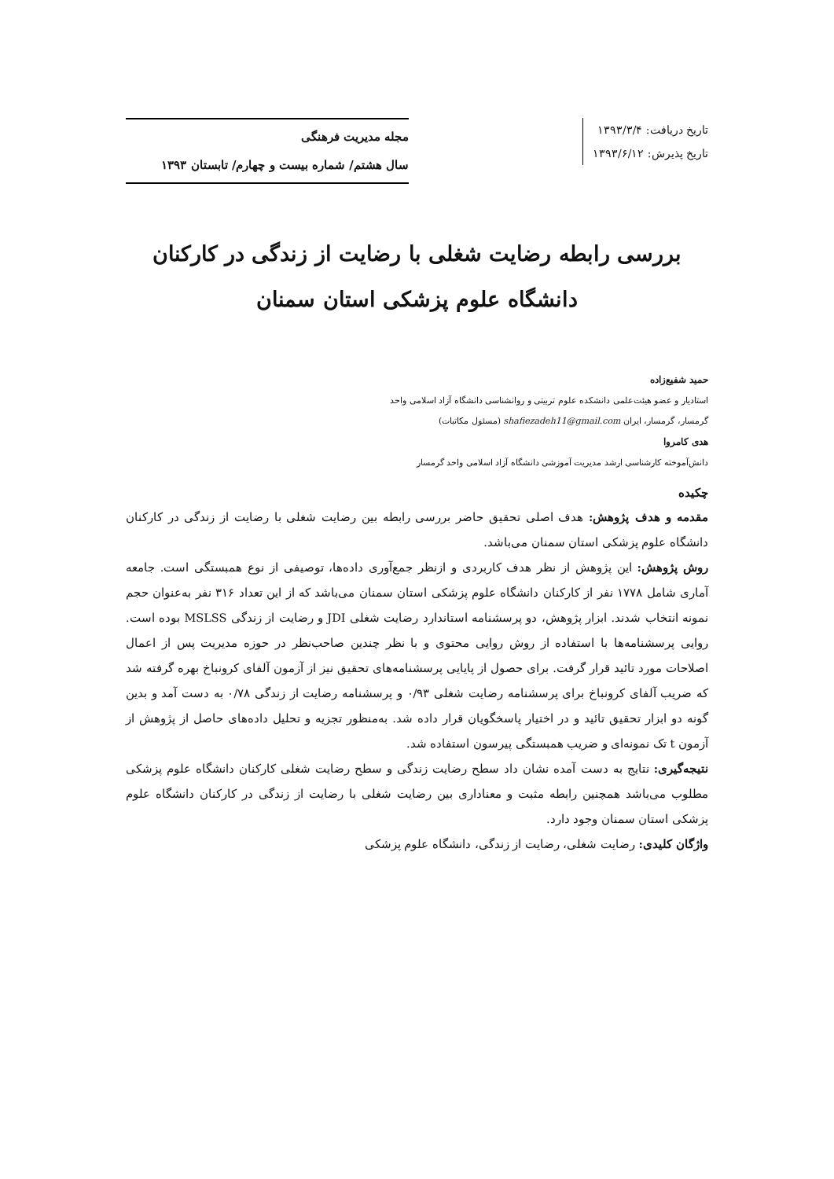تاریخ دریافت: ۱۳۹۳/۳/۴
تاریخ پذیرش: ۱۳۹۳/۶/۱۲
مجله مدیریت فرهنگی
سال هشتم/ شماره بیست و چهارم/ تابستان ۱۳۹۳
بررسی رابطه رضایت شغلی با رضایت از زندگی در کارکنان دانشگاه علوم پزشکی استان سمنان
حمید شفیع‌زاده
استادیار و عضو هیئت‌علمی دانشکده علوم تربیتی و روانشناسی دانشگاه آزاد اسلامی واحد گرمسار، گرمسار، ایران shafiezadeh11@gmail.com (مسئول مکاتبات)
هدی کامروا
دانش‌آموخته کارشناسی ارشد مدیریت آموزشی دانشگاه آزاد اسلامی واحد گرمسار
چکیده
مقدمه و هدف پژوهش: هدف اصلی تحقیق حاضر بررسی رابطه بین رضایت شغلی با رضایت از زندگی در کارکنان دانشگاه علوم پزشکی استان سمنان می‌باشد.
روش پژوهش: این پژوهش از نظر هدف کاربردی و ازنظر جمع‌آوری داده‌ها، توصیفی از نوع همبستگی است. جامعه آماری شامل ۱۷۷۸ نفر از کارکنان دانشگاه علوم پزشکی استان سمنان می‌باشد که از این تعداد ۳۱۶ نفر به‌عنوان حجم نمونه انتخاب شدند. ابزار پژوهش، دو پرسشنامه استاندارد رضایت شغلی JDI و رضایت از زندگی MSLSS بوده است. روایی پرسشنامه‌ها با استفاده از روش روایی محتوی و با نظر چندین صاحب‌نظر در حوزه مدیریت پس از اعمال اصلاحات مورد تائید قرار گرفت. برای حصول از پایایی پرسشنامه‌های تحقیق نیز از آزمون آلفای کرونباخ بهره گرفته شد که ضریب آلفای کرونباخ برای پرسشنامه رضایت شغلی ۰/۹۳ و پرسشنامه رضایت از زندگی ۰/۷۸ به دست آمد و بدین گونه دو ابزار تحقیق تائید و در اختیار پاسخگویان قرار داده شد. به‌منظور تجزیه و تحلیل داده‌های حاصل از پژوهش از آزمون t تک نمونه‌ای و ضریب همبستگی پیرسون استفاده شد.
نتیجه‌گیری: نتایج به دست آمده نشان داد سطح رضایت زندگی و سطح رضایت شغلی کارکنان دانشگاه علوم پزشکی مطلوب می‌باشد همچنین رابطه مثبت و معناداری بین رضایت شغلی با رضایت از زندگی در کارکنان دانشگاه علوم پزشکی استان سمنان وجود دارد.
واژگان کلیدی: رضایت شغلی، رضایت از زندگی، دانشگاه علوم پزشکی